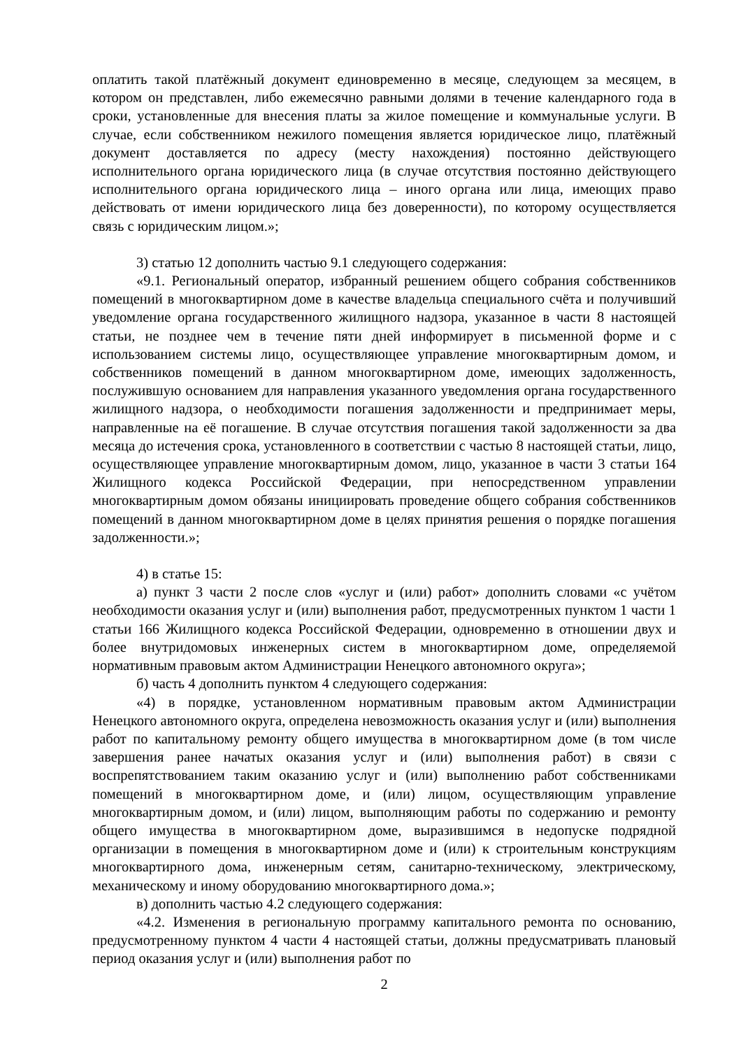оплатить такой платёжный документ единовременно в месяце, следующем за месяцем, в котором он представлен, либо ежемесячно равными долями в течение календарного года в сроки, установленные для внесения платы за жилое помещение и коммунальные услуги. В случае, если собственником нежилого помещения является юридическое лицо, платёжный документ доставляется по адресу (месту нахождения) постоянно действующего исполнительного органа юридического лица (в случае отсутствия постоянно действующего исполнительного органа юридического лица – иного органа или лица, имеющих право действовать от имени юридического лица без доверенности), по которому осуществляется связь с юридическим лицом.»;
3) статью 12 дополнить частью 9.1 следующего содержания:
«9.1. Региональный оператор, избранный решением общего собрания собственников помещений в многоквартирном доме в качестве владельца специального счёта и получивший уведомление органа государственного жилищного надзора, указанное в части 8 настоящей статьи, не позднее чем в течение пяти дней информирует в письменной форме и с использованием системы лицо, осуществляющее управление многоквартирным домом, и собственников помещений в данном многоквартирном доме, имеющих задолженность, послужившую основанием для направления указанного уведомления органа государственного жилищного надзора, о необходимости погашения задолженности и предпринимает меры, направленные на её погашение. В случае отсутствия погашения такой задолженности за два месяца до истечения срока, установленного в соответствии с частью 8 настоящей статьи, лицо, осуществляющее управление многоквартирным домом, лицо, указанное в части 3 статьи 164 Жилищного кодекса Российской Федерации, при непосредственном управлении многоквартирным домом обязаны инициировать проведение общего собрания собственников помещений в данном многоквартирном доме в целях принятия решения о порядке погашения задолженности.»;
4) в статье 15:
а) пункт 3 части 2 после слов «услуг и (или) работ» дополнить словами «с учётом необходимости оказания услуг и (или) выполнения работ, предусмотренных пунктом 1 части 1 статьи 166 Жилищного кодекса Российской Федерации, одновременно в отношении двух и более внутридомовых инженерных систем в многоквартирном доме, определяемой нормативным правовым актом Администрации Ненецкого автономного округа»;
б) часть 4 дополнить пунктом 4 следующего содержания:
«4) в порядке, установленном нормативным правовым актом Администрации Ненецкого автономного округа, определена невозможность оказания услуг и (или) выполнения работ по капитальному ремонту общего имущества в многоквартирном доме (в том числе завершения ранее начатых оказания услуг и (или) выполнения работ) в связи с воспрепятствованием таким оказанию услуг и (или) выполнению работ собственниками помещений в многоквартирном доме, и (или) лицом, осуществляющим управление многоквартирным домом, и (или) лицом, выполняющим работы по содержанию и ремонту общего имущества в многоквартирном доме, выразившимся в недопуске подрядной организации в помещения в многоквартирном доме и (или) к строительным конструкциям многоквартирного дома, инженерным сетям, санитарно-техническому, электрическому, механическому и иному оборудованию многоквартирного дома.»;
в) дополнить частью 4.2 следующего содержания:
«4.2. Изменения в региональную программу капитального ремонта по основанию, предусмотренному пунктом 4 части 4 настоящей статьи, должны предусматривать плановый период оказания услуг и (или) выполнения работ по
2